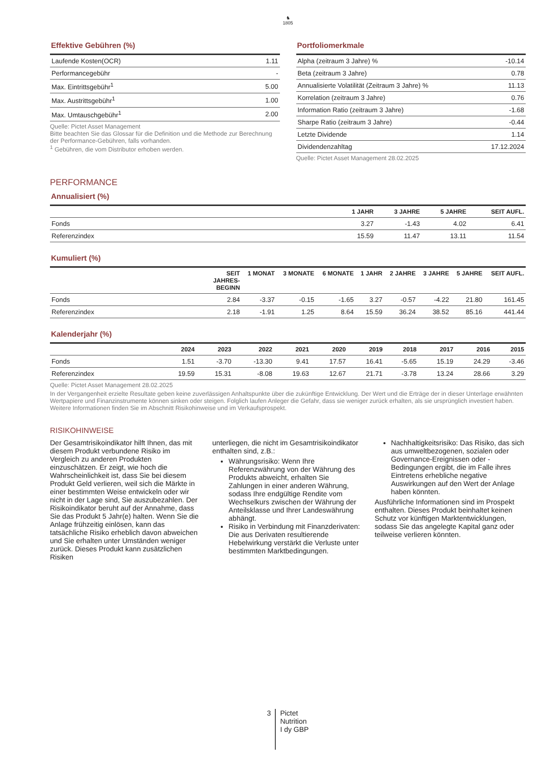♞
1805
Effektive Gebühren (%)
| Laufende Kosten(OCR) | 1.11 |
| Performancegebühr | - |
| Max. Eintrittsgebühr<sup>1</sup> | 5.00 |
| Max. Austrittsgebühr<sup>1</sup> | 1.00 |
| Max. Umtauschgebühr<sup>1</sup> | 2.00 |
Quelle: Pictet Asset Management
Bitte beachten Sie das Glossar für die Definition und die Methode zur Berechnung der Performance-Gebühren, falls vorhanden.
<sup>1</sup> Gebühren, die vom Distributor erhoben werden.
Portfoliomerkmale
| Alpha (zeitraum 3 Jahre) % | -10.14 |
| Beta (zeitraum 3 Jahre) | 0.78 |
| Annualisierte Volatilität (Zeitraum 3 Jahre) % | 11.13 |
| Korrelation (zeitraum 3 Jahre) | 0.76 |
| Information Ratio (zeitraum 3 Jahre) | -1.68 |
| Sharpe Ratio (zeitraum 3 Jahre) | -0.44 |
| Letzte Dividende | 1.14 |
| Dividendenzahltag | 17.12.2024 |
Quelle: Pictet Asset Management 28.02.2025
PERFORMANCE
Annualisiert (%)
| | 1 JAHR | 3 JAHRE | 5 JAHRE | SEIT AUFL. |
| --- | --- | --- | --- | --- |
| Fonds | 3.27 | -1.43 | 4.02 | 6.41 |
| Referenzindex | 15.59 | 11.47 | 13.11 | 11.54 |
Kumuliert (%)
| | SEIT JAHRES- BEGINN | 1 MONAT | 3 MONATE | 6 MONATE | 1 JAHR | 2 JAHRE | 3 JAHRE | 5 JAHRE | SEIT AUFL. |
| --- | --- | --- | --- | --- | --- | --- | --- | --- | --- |
| Fonds | 2.84 | -3.37 | -0.15 | -1.65 | 3.27 | -0.57 | -4.22 | 21.80 | 161.45 |
| Referenzindex | 2.18 | -1.91 | 1.25 | 8.64 | 15.59 | 36.24 | 38.52 | 85.16 | 441.44 |
Kalenderjahr (%)
| | 2024 | 2023 | 2022 | 2021 | 2020 | 2019 | 2018 | 2017 | 2016 | 2015 |
| --- | --- | --- | --- | --- | --- | --- | --- | --- | --- | --- |
| Fonds | 1.51 | -3.70 | -13.30 | 9.41 | 17.57 | 16.41 | -5.65 | 15.19 | 24.29 | -3.46 |
| Referenzindex | 19.59 | 15.31 | -8.08 | 19.63 | 12.67 | 21.71 | -3.78 | 13.24 | 28.66 | 3.29 |
Quelle: Pictet Asset Management 28.02.2025
In der Vergangenheit erzielte Resultate geben keine zuverlässigen Anhaltspunkte über die zukünftige Entwicklung. Der Wert und die Erträge der in dieser Unterlage erwähnten Wertpapiere und Finanzinstrumente können sinken oder steigen. Folglich laufen Anleger die Gefahr, dass sie weniger zurück erhalten, als sie ursprünglich investiert haben. Weitere Informationen finden Sie im Abschnitt Risikohinweise und im Verkaufsprospekt.
RISIKOHINWEISE
Der Gesamtrisikoindikator hilft Ihnen, das mit diesem Produkt verbundene Risiko im Vergleich zu anderen Produkten einzuschätzen. Er zeigt, wie hoch die Wahrscheinlichkeit ist, dass Sie bei diesem Produkt Geld verlieren, weil sich die Märkte in einer bestimmten Weise entwickeln oder wir nicht in der Lage sind, Sie auszubezahlen. Der Risikoindikator beruht auf der Annahme, dass Sie das Produkt 5 Jahr(e) halten. Wenn Sie die Anlage frühzeitig einlösen, kann das tatsächliche Risiko erheblich davon abweichen und Sie erhalten unter Umständen weniger zurück. Dieses Produkt kann zusätzlichen Risiken
unterliegen, die nicht im Gesamtrisikoindikator enthalten sind, z.B.:
Währungsrisiko: Wenn Ihre Referenzwährung von der Währung des Produkts abweicht, erhalten Sie Zahlungen in einer anderen Währung, sodass Ihre endgültige Rendite vom Wechselkurs zwischen der Währung der Anteilsklasse und Ihrer Landeswährung abhängt.
Risiko in Verbindung mit Finanzderivaten: Die aus Derivaten resultierende Hebelwirkung verstärkt die Verluste unter bestimmten Marktbedingungen.
Nachhaltigkeitsrisiko: Das Risiko, das sich aus umweltbezogenen, sozialen oder Governance-Ereignissen oder -Bedingungen ergibt, die im Falle ihres Eintretens erhebliche negative Auswirkungen auf den Wert der Anlage haben könnten.
Ausführliche Informationen sind im Prospekt enthalten. Dieses Produkt beinhaltet keinen Schutz vor künftigen Marktentwicklungen, sodass Sie das angelegte Kapital ganz oder teilweise verlieren könnten.
3
Pictet
Nutrition
I dy GBP